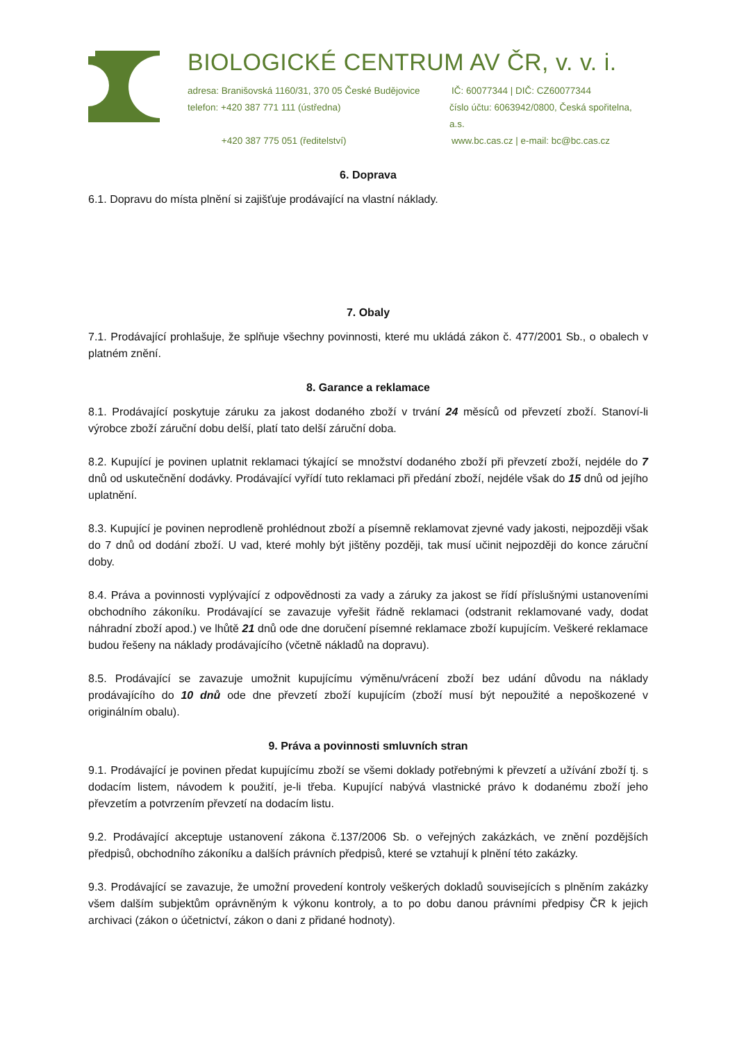BIOLOGICKÉ CENTRUM AV ČR, v. v. i.
adresa: Branišovská 1160/31, 370 05 České Budějovice
IČ: 60077344 | DIČ: CZ60077344
telefon: +420 387 771 111 (ústředna) číslo účtu: 6063942/0800, Česká spořitelna, a.s.
+420 387 775 051 (ředitelství) www.bc.cas.cz | e-mail: bc@bc.cas.cz
6. Doprava
6.1. Dopravu do místa plnění si zajišťuje prodávající na vlastní náklady.
7. Obaly
7.1. Prodávající prohlašuje, že splňuje všechny povinnosti, které mu ukládá zákon č. 477/2001 Sb., o obalech v platném znění.
8. Garance a reklamace
8.1. Prodávající poskytuje záruku za jakost dodaného zboží v trvání 24 měsíců od převzetí zboží. Stanoví-li výrobce zboží záruční dobu delší, platí tato delší záruční doba.
8.2. Kupující je povinen uplatnit reklamaci týkající se množství dodaného zboží při převzetí zboží, nejdéle do 7 dnů od uskutečnění dodávky. Prodávající vyřídí tuto reklamaci při předání zboží, nejdéle však do 15 dnů od jejího uplatnění.
8.3. Kupující je povinen neprodleně prohlédnout zboží a písemně reklamovat zjevné vady jakosti, nejpozději však do 7 dnů od dodání zboží. U vad, které mohly být jištěny později, tak musí učinit nejpozději do konce záruční doby.
8.4. Práva a povinnosti vyplývající z odpovědnosti za vady a záruky za jakost se řídí příslušnými ustanoveními obchodního zákoníku. Prodávající se zavazuje vyřešit řádně reklamaci (odstranit reklamované vady, dodat náhradní zboží apod.) ve lhůtě 21 dnů ode dne doručení písemné reklamace zboží kupujícím. Veškeré reklamace budou řešeny na náklady prodávajícího (včetně nákladů na dopravu).
8.5. Prodávající se zavazuje umožnit kupujícímu výměnu/vrácení zboží bez udání důvodu na náklady prodávajícího do 10 dnů ode dne převzetí zboží kupujícím (zboží musí být nepoužité a nepoškozené v originálním obalu).
9. Práva a povinnosti smluvních stran
9.1. Prodávající je povinen předat kupujícímu zboží se všemi doklady potřebnými k převzetí a užívání zboží tj. s dodacím listem, návodem k použití, je-li třeba. Kupující nabývá vlastnické právo k dodanému zboží jeho převzetím a potvrzením převzetí na dodacím listu.
9.2. Prodávající akceptuje ustanovení zákona č.137/2006 Sb. o veřejných zakázkách, ve znění pozdějších předpisů, obchodního zákoníku a dalších právních předpisů, které se vztahují k plnění této zakázky.
9.3. Prodávající se zavazuje, že umožní provedení kontroly veškerých dokladů souvisejících s plněním zakázky všem dalším subjektům oprávněným k výkonu kontroly, a to po dobu danou právními předpisy ČR k jejich archivaci (zákon o účetnictví, zákon o dani z přidané hodnoty).